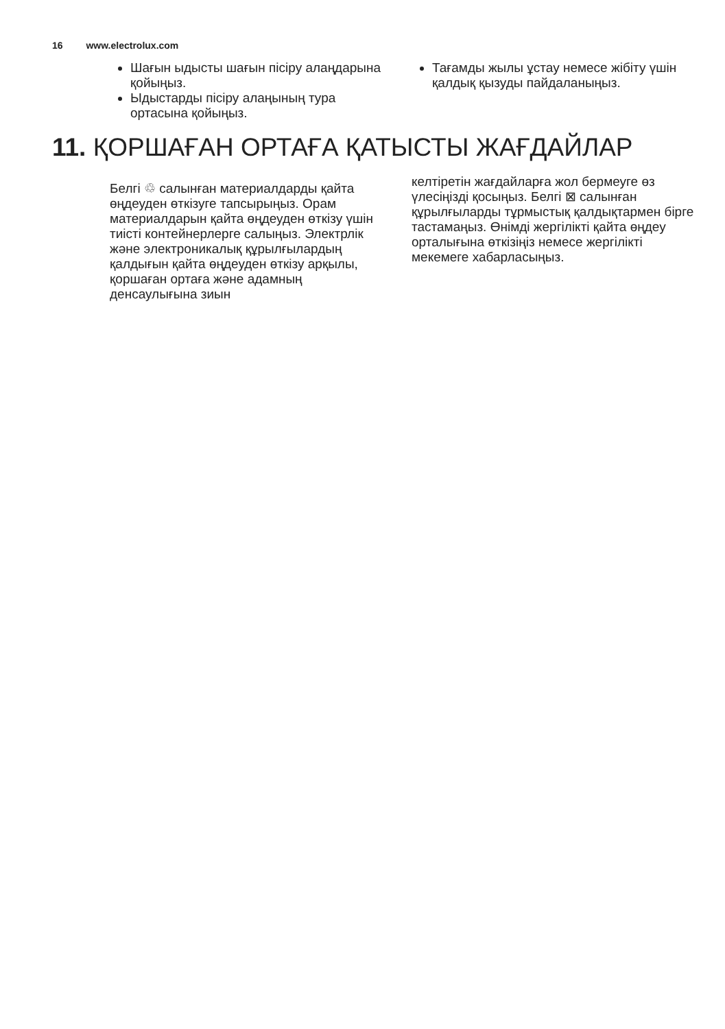16 www.electrolux.com
Шағын ыдысты шағын пісіру алаңдарына қойыңыз.
Ыдыстарды пісіру алаңының тура ортасына қойыңыз.
Тағамды жылы ұстау немесе жібіту үшін қалдық қызуды пайдаланыңыз.
11. ҚОРШАҒАН ОРТАҒА ҚАТЫСТЫ ЖАҒДАЙЛАР
Белгі ♲ салынған материалдарды қайта өңдеуден өткізуге тапсырыңыз. Орам материалдарын қайта өңдеуден өткізу үшін тиісті контейнерлерге салыңыз. Электрлік және электроникалық құрылғылардың қалдығын қайта өңдеуден өткізу арқылы, қоршаған ортаға және адамның денсаулығына зиын
келтіретін жағдайларға жол бермеуге өз үлесіңізді қосыңыз. Белгі ⊠ салынған құрылғыларды тұрмыстық қалдықтармен бірге тастамаңыз. Өнімді жергілікті қайта өңдеу орталығына өткізіңіз немесе жергілікті мекемеге хабарласыңыз.